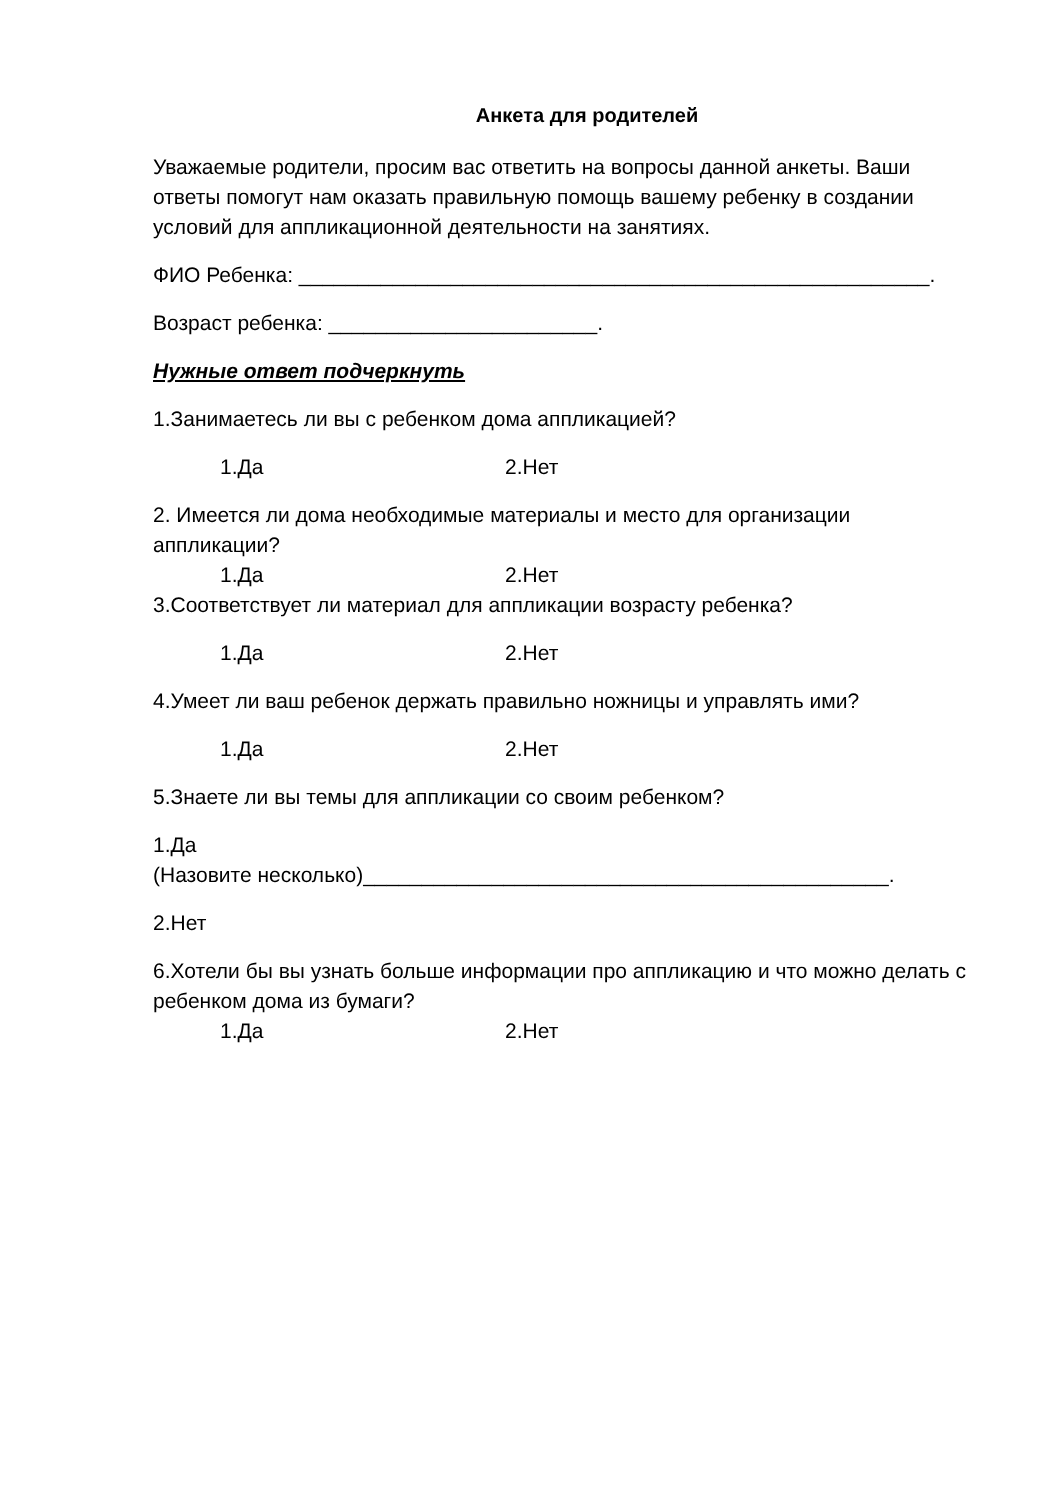Анкета для родителей
Уважаемые родители, просим вас ответить на вопросы данной анкеты. Ваши ответы помогут нам оказать правильную помощь вашему ребенку в создании условий для аппликационной деятельности на занятиях.
ФИО Ребенка: ______________________________________________________.
Возраст ребенка: _______________________.
Нужные ответ подчеркнуть
1.Занимаетесь ли вы с ребенком дома аппликацией?
1.Да 2.Нет
2. Имеется ли дома необходимые материалы и место для организации аппликации?
1.Да 2.Нет
3.Соответствует ли материал для аппликации возрасту ребенка?
1.Да 2.Нет
4.Умеет ли ваш ребенок держать правильно ножницы и управлять ими?
1.Да 2.Нет
5.Знаете ли вы темы для аппликации со своим ребенком?
1.Да
(Назовите несколько)_____________________________________________.
2.Нет
6.Хотели бы вы узнать больше информации про аппликацию и что можно делать с ребенком дома из бумаги?
1.Да 2.Нет